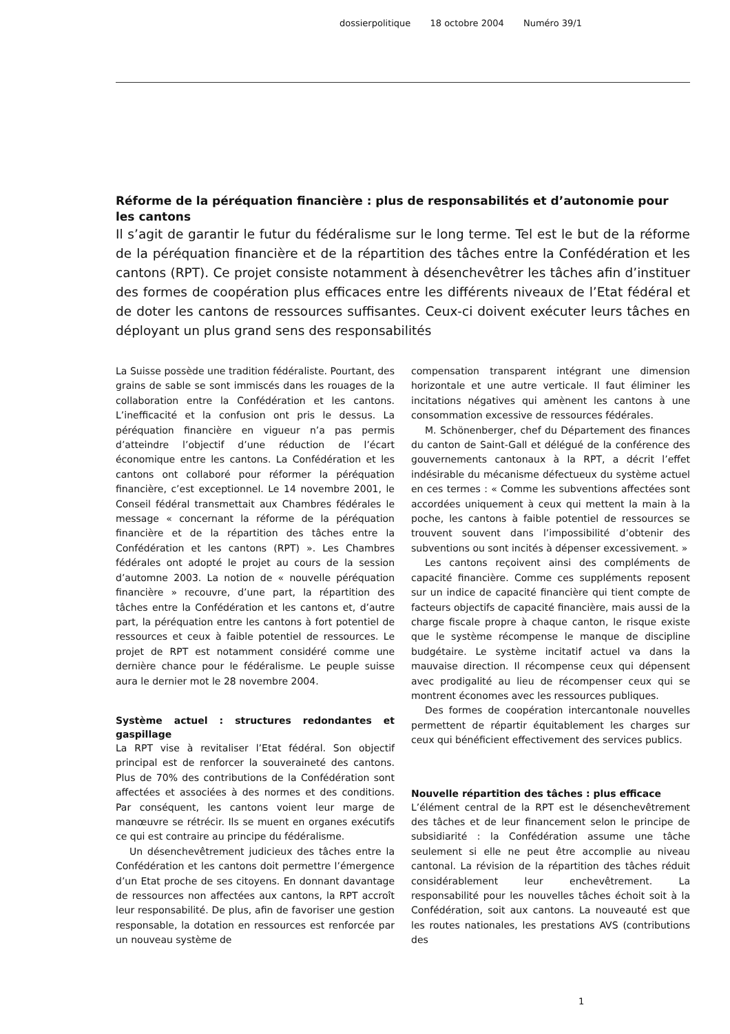dossierpolitique 18 octobre 2004 Numéro 39/1
Réforme de la péréquation financière : plus de responsabilités et d’autonomie pour les cantons
Il s’agit de garantir le futur du fédéralisme sur le long terme. Tel est le but de la réforme de la péréquation financière et de la répartition des tâches entre la Confédération et les cantons (RPT). Ce projet consiste notamment à désenchevêtrer les tâches afin d’instituer des formes de coopération plus efficaces entre les différents niveaux de l’Etat fédéral et de doter les cantons de ressources suffisantes. Ceux-ci doivent exécuter leurs tâches en déployant un plus grand sens des responsabilités
La Suisse possède une tradition fédéraliste. Pourtant, des grains de sable se sont immiscés dans les rouages de la collaboration entre la Confédération et les cantons. L’inefficacité et la confusion ont pris le dessus. La péréquation financière en vigueur n’a pas permis d’atteindre l’objectif d’une réduction de l’écart économique entre les cantons. La Confédération et les cantons ont collaboré pour réformer la péréquation financière, c’est exceptionnel. Le 14 novembre 2001, le Conseil fédéral transmettait aux Chambres fédérales le message « concernant la réforme de la péréquation financière et de la répartition des tâches entre la Confédération et les cantons (RPT) ». Les Chambres fédérales ont adopté le projet au cours de la session d’automne 2003. La notion de « nouvelle péréquation financière » recouvre, d’une part, la répartition des tâches entre la Confédération et les cantons et, d’autre part, la péréquation entre les cantons à fort potentiel de ressources et ceux à faible potentiel de ressources. Le projet de RPT est notamment considéré comme une dernière chance pour le fédéralisme. Le peuple suisse aura le dernier mot le 28 novembre 2004.
Système actuel : structures redondantes et gaspillage
La RPT vise à revitaliser l’Etat fédéral. Son objectif principal est de renforcer la souveraineté des cantons. Plus de 70% des contributions de la Confédération sont affectées et associées à des normes et des conditions. Par conséquent, les cantons voient leur marge de manœuvre se rétrécir. Ils se muent en organes exécutifs ce qui est contraire au principe du fédéralisme.
Un désenchevêtrement judicieux des tâches entre la Confédération et les cantons doit permettre l’émergence d’un Etat proche de ses citoyens. En donnant davantage de ressources non affectées aux cantons, la RPT accroît leur responsabilité. De plus, afin de favoriser une gestion responsable, la dotation en ressources est renforcée par un nouveau système de
compensation transparent intégrant une dimension horizontale et une autre verticale. Il faut éliminer les incitations négatives qui amènent les cantons à une consommation excessive de ressources fédérales.
M. Schönenberger, chef du Département des finances du canton de Saint-Gall et délégué de la conférence des gouvernements cantonaux à la RPT, a décrit l’effet indésirable du mécanisme défectueux du système actuel en ces termes : « Comme les subventions affectées sont accordées uniquement à ceux qui mettent la main à la poche, les cantons à faible potentiel de ressources se trouvent souvent dans l’impossibilité d’obtenir des subventions ou sont incités à dépenser excessivement. »
Les cantons reçoivent ainsi des compléments de capacité financière. Comme ces suppléments reposent sur un indice de capacité financière qui tient compte de facteurs objectifs de capacité financière, mais aussi de la charge fiscale propre à chaque canton, le risque existe que le système récompense le manque de discipline budgétaire. Le système incitatif actuel va dans la mauvaise direction. Il récompense ceux qui dépensent avec prodigalité au lieu de récompenser ceux qui se montrent économes avec les ressources publiques.
Des formes de coopération intercantonale nouvelles permettent de répartir équitablement les charges sur ceux qui bénéficient effectivement des services publics.
Nouvelle répartition des tâches : plus efficace
L’élément central de la RPT est le désenchevêtrement des tâches et de leur financement selon le principe de subsidiarité : la Confédération assume une tâche seulement si elle ne peut être accomplie au niveau cantonal. La révision de la répartition des tâches réduit considérablement leur enchevêtrement. La responsabilité pour les nouvelles tâches échoit soit à la Confédération, soit aux cantons. La nouveauté est que les routes nationales, les prestations AVS (contributions des
1